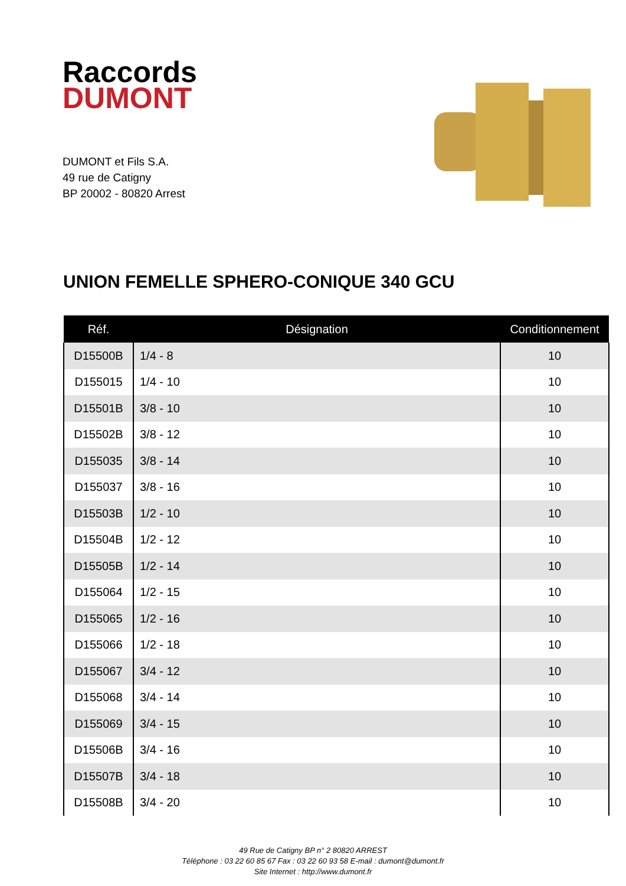Raccords
DUMONT
DUMONT et Fils S.A.
49 rue de Catigny
BP 20002 - 80820 Arrest
UNION FEMELLE SPHERO-CONIQUE 340 GCU
| Réf. | Désignation | Conditionnement |
| --- | --- | --- |
| D15500B | 1/4 - 8 | 10 |
| D155015 | 1/4 - 10 | 10 |
| D15501B | 3/8 - 10 | 10 |
| D15502B | 3/8 - 12 | 10 |
| D155035 | 3/8 - 14 | 10 |
| D155037 | 3/8 - 16 | 10 |
| D15503B | 1/2 - 10 | 10 |
| D15504B | 1/2 - 12 | 10 |
| D15505B | 1/2 - 14 | 10 |
| D155064 | 1/2 - 15 | 10 |
| D155065 | 1/2 - 16 | 10 |
| D155066 | 1/2 - 18 | 10 |
| D155067 | 3/4 - 12 | 10 |
| D155068 | 3/4 - 14 | 10 |
| D155069 | 3/4 - 15 | 10 |
| D15506B | 3/4 - 16 | 10 |
| D15507B | 3/4 - 18 | 10 |
| D15508B | 3/4 - 20 | 10 |
49 Rue de Catigny BP n° 2 80820 ARREST
Téléphone : 03 22 60 85 67 Fax : 03 22 60 93 58 E-mail : dumont@dumont.fr
Site Internet : http://www.dumont.fr